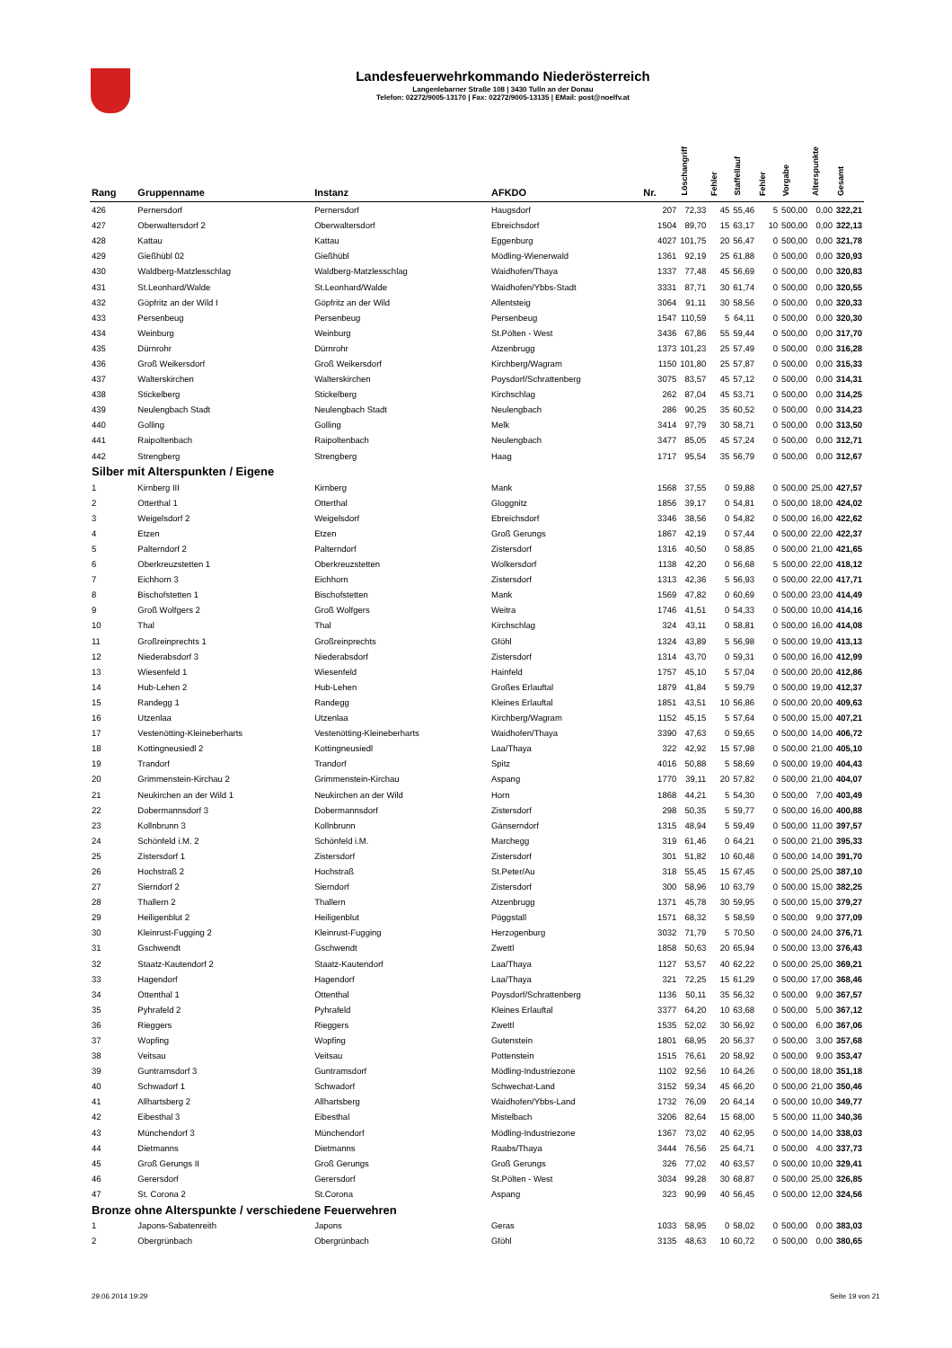Landesfeuerwehrkommando Niederösterreich
Langenlebarner Straße 108 | 3430 Tulln an der Donau
Telefon: 02272/9005-13170 | Fax: 02272/9005-13135 | EMail: post@noelfv.at
| Rang | Gruppenname | Instanz | AFKDO | Nr. | Löschangriff | Fehler | Staffellauf | Fehler | Vorgabe | Alterspunkte | Gesamt |
| --- | --- | --- | --- | --- | --- | --- | --- | --- | --- | --- | --- |
| 426 | Pernersdorf | Pernersdorf | Haugsdorf | 207 | 72,33 | 45 | 55,46 | 5 | 500,00 | 0,00 | 322,21 |
| 427 | Oberwaltersdorf 2 | Oberwaltersdorf | Ebreichsdorf | 1504 | 89,70 | 15 | 63,17 | 10 | 500,00 | 0,00 | 322,13 |
| 428 | Kattau | Kattau | Eggenburg | 4027 | 101,75 | 20 | 56,47 | 0 | 500,00 | 0,00 | 321,78 |
| 429 | Gießhübl 02 | Gießhübl | Mödling-Wienerwald | 1361 | 92,19 | 25 | 61,88 | 0 | 500,00 | 0,00 | 320,93 |
| 430 | Waldberg-Matzlesschlag | Waldberg-Matzlesschlag | Waidhofen/Thaya | 1337 | 77,48 | 45 | 56,69 | 0 | 500,00 | 0,00 | 320,83 |
| 431 | St.Leonhard/Walde | St.Leonhard/Walde | Waidhofen/Ybbs-Stadt | 3331 | 87,71 | 30 | 61,74 | 0 | 500,00 | 0,00 | 320,55 |
| 432 | Göpfritz an der Wild I | Göpfritz an der Wild | Allentsteig | 3064 | 91,11 | 30 | 58,56 | 0 | 500,00 | 0,00 | 320,33 |
| 433 | Persenbeug | Persenbeug | Persenbeug | 1547 | 110,59 | 5 | 64,11 | 0 | 500,00 | 0,00 | 320,30 |
| 434 | Weinburg | Weinburg | St.Pölten - West | 3436 | 67,86 | 55 | 59,44 | 0 | 500,00 | 0,00 | 317,70 |
| 435 | Dürnrohr | Dürnrohr | Atzenbrugg | 1373 | 101,23 | 25 | 57,49 | 0 | 500,00 | 0,00 | 316,28 |
| 436 | Groß Weikersdorf | Groß Weikersdorf | Kirchberg/Wagram | 1150 | 101,80 | 25 | 57,87 | 0 | 500,00 | 0,00 | 315,33 |
| 437 | Walterskirchen | Walterskirchen | Poysdorf/Schrattenberg | 3075 | 83,57 | 45 | 57,12 | 0 | 500,00 | 0,00 | 314,31 |
| 438 | Stickelberg | Stickelberg | Kirchschlag | 262 | 87,04 | 45 | 53,71 | 0 | 500,00 | 0,00 | 314,25 |
| 439 | Neulengbach Stadt | Neulengbach Stadt | Neulengbach | 286 | 90,25 | 35 | 60,52 | 0 | 500,00 | 0,00 | 314,23 |
| 440 | Golling | Golling | Melk | 3414 | 97,79 | 30 | 58,71 | 0 | 500,00 | 0,00 | 313,50 |
| 441 | Raipoltenbach | Raipoltenbach | Neulengbach | 3477 | 85,05 | 45 | 57,24 | 0 | 500,00 | 0,00 | 312,71 |
| 442 | Strengberg | Strengberg | Haag | 1717 | 95,54 | 35 | 56,79 | 0 | 500,00 | 0,00 | 312,67 |
| Silber mit Alterspunkten / Eigene | | | | | | | | | | | |
| 1 | Kirnberg III | Kirnberg | Mank | 1568 | 37,55 | 0 | 59,88 | 0 | 500,00 | 25,00 | 427,57 |
| 2 | Otterthal 1 | Otterthal | Gloggnitz | 1856 | 39,17 | 0 | 54,81 | 0 | 500,00 | 18,00 | 424,02 |
| 3 | Weigelsdorf 2 | Weigelsdorf | Ebreichsdorf | 3346 | 38,56 | 0 | 54,82 | 0 | 500,00 | 16,00 | 422,62 |
| 4 | Etzen | Etzen | Groß Gerungs | 1867 | 42,19 | 0 | 57,44 | 0 | 500,00 | 22,00 | 422,37 |
| 5 | Palterndorf 2 | Palterndorf | Zistersdorf | 1316 | 40,50 | 0 | 58,85 | 0 | 500,00 | 21,00 | 421,65 |
| 6 | Oberkreuzstetten 1 | Oberkreuzstetten | Wolkersdorf | 1138 | 42,20 | 0 | 56,68 | 5 | 500,00 | 22,00 | 418,12 |
| 7 | Eichhorn 3 | Eichhorn | Zistersdorf | 1313 | 42,36 | 5 | 56,93 | 0 | 500,00 | 22,00 | 417,71 |
| 8 | Bischofstetten 1 | Bischofstetten | Mank | 1569 | 47,82 | 0 | 60,69 | 0 | 500,00 | 23,00 | 414,49 |
| 9 | Groß Wolfgers 2 | Groß Wolfgers | Weitra | 1746 | 41,51 | 0 | 54,33 | 0 | 500,00 | 10,00 | 414,16 |
| 10 | Thal | Thal | Kirchschlag | 324 | 43,11 | 0 | 58,81 | 0 | 500,00 | 16,00 | 414,08 |
| 11 | Großreinprechts 1 | Großreinprechts | Gföhl | 1324 | 43,89 | 5 | 56,98 | 0 | 500,00 | 19,00 | 413,13 |
| 12 | Niederabsdorf 3 | Niederabsdorf | Zistersdorf | 1314 | 43,70 | 0 | 59,31 | 0 | 500,00 | 16,00 | 412,99 |
| 13 | Wiesenfeld 1 | Wiesenfeld | Hainfeld | 1757 | 45,10 | 5 | 57,04 | 0 | 500,00 | 20,00 | 412,86 |
| 14 | Hub-Lehen 2 | Hub-Lehen | Großes Erlauftal | 1879 | 41,84 | 5 | 59,79 | 0 | 500,00 | 19,00 | 412,37 |
| 15 | Randegg 1 | Randegg | Kleines Erlauftal | 1851 | 43,51 | 10 | 56,86 | 0 | 500,00 | 20,00 | 409,63 |
| 16 | Utzenlaa | Utzenlaa | Kirchberg/Wagram | 1152 | 45,15 | 5 | 57,64 | 0 | 500,00 | 15,00 | 407,21 |
| 17 | Vestenötting-Kleineberharts | Vestenötting-Kleineberharts | Waidhofen/Thaya | 3390 | 47,63 | 0 | 59,65 | 0 | 500,00 | 14,00 | 406,72 |
| 18 | Kottingneusiedl 2 | Kottingneusiedl | Laa/Thaya | 322 | 42,92 | 15 | 57,98 | 0 | 500,00 | 21,00 | 405,10 |
| 19 | Trandorf | Trandorf | Spitz | 4016 | 50,88 | 5 | 58,69 | 0 | 500,00 | 19,00 | 404,43 |
| 20 | Grimmenstein-Kirchau 2 | Grimmenstein-Kirchau | Aspang | 1770 | 39,11 | 20 | 57,82 | 0 | 500,00 | 21,00 | 404,07 |
| 21 | Neukirchen an der Wild 1 | Neukirchen an der Wild | Horn | 1868 | 44,21 | 5 | 54,30 | 0 | 500,00 | 7,00 | 403,49 |
| 22 | Dobermannsdorf 3 | Dobermannsdorf | Zistersdorf | 298 | 50,35 | 5 | 59,77 | 0 | 500,00 | 16,00 | 400,88 |
| 23 | Kollnbrunn 3 | Kollnbrunn | Gänserndorf | 1315 | 48,94 | 5 | 59,49 | 0 | 500,00 | 11,00 | 397,57 |
| 24 | Schönfeld i.M. 2 | Schönfeld i.M. | Marchegg | 319 | 61,46 | 0 | 64,21 | 0 | 500,00 | 21,00 | 395,33 |
| 25 | Zistersdorf 1 | Zistersdorf | Zistersdorf | 301 | 51,82 | 10 | 60,48 | 0 | 500,00 | 14,00 | 391,70 |
| 26 | Hochstraß 2 | Hochstraß | St.Peter/Au | 318 | 55,45 | 15 | 67,45 | 0 | 500,00 | 25,00 | 387,10 |
| 27 | Sierndorf 2 | Sierndorf | Zistersdorf | 300 | 58,96 | 10 | 63,79 | 0 | 500,00 | 15,00 | 382,25 |
| 28 | Thallern 2 | Thallern | Atzenbrugg | 1371 | 45,78 | 30 | 59,95 | 0 | 500,00 | 15,00 | 379,27 |
| 29 | Heiligenblut 2 | Heiligenblut | Pöggstall | 1571 | 68,32 | 5 | 58,59 | 0 | 500,00 | 9,00 | 377,09 |
| 30 | Kleinrust-Fugging 2 | Kleinrust-Fugging | Herzogenburg | 3032 | 71,79 | 5 | 70,50 | 0 | 500,00 | 24,00 | 376,71 |
| 31 | Gschwendt | Gschwendt | Zwettl | 1858 | 50,63 | 20 | 65,94 | 0 | 500,00 | 13,00 | 376,43 |
| 32 | Staatz-Kautendorf 2 | Staatz-Kautendorf | Laa/Thaya | 1127 | 53,57 | 40 | 62,22 | 0 | 500,00 | 25,00 | 369,21 |
| 33 | Hagendorf | Hagendorf | Laa/Thaya | 321 | 72,25 | 15 | 61,29 | 0 | 500,00 | 17,00 | 368,46 |
| 34 | Ottenthal 1 | Ottenthal | Poysdorf/Schrattenberg | 1136 | 50,11 | 35 | 56,32 | 0 | 500,00 | 9,00 | 367,57 |
| 35 | Pyhrafeld 2 | Pyhrafeld | Kleines Erlauftal | 3377 | 64,20 | 10 | 63,68 | 0 | 500,00 | 5,00 | 367,12 |
| 36 | Rieggers | Rieggers | Zwettl | 1535 | 52,02 | 30 | 56,92 | 0 | 500,00 | 6,00 | 367,06 |
| 37 | Wopfing | Wopfing | Gutenstein | 1801 | 68,95 | 20 | 56,37 | 0 | 500,00 | 3,00 | 357,68 |
| 38 | Veitsau | Veitsau | Pottenstein | 1515 | 76,61 | 20 | 58,92 | 0 | 500,00 | 9,00 | 353,47 |
| 39 | Guntramsdorf 3 | Guntramsdorf | Mödling-Industriezone | 1102 | 92,56 | 10 | 64,26 | 0 | 500,00 | 18,00 | 351,18 |
| 40 | Schwadorf 1 | Schwadorf | Schwechat-Land | 3152 | 59,34 | 45 | 66,20 | 0 | 500,00 | 21,00 | 350,46 |
| 41 | Allhartsberg 2 | Allhartsberg | Waidhofen/Ybbs-Land | 1732 | 76,09 | 20 | 64,14 | 0 | 500,00 | 10,00 | 349,77 |
| 42 | Eibesthal 3 | Eibesthal | Mistelbach | 3206 | 82,64 | 15 | 68,00 | 5 | 500,00 | 11,00 | 340,36 |
| 43 | Münchendorf 3 | Münchendorf | Mödling-Industriezone | 1367 | 73,02 | 40 | 62,95 | 0 | 500,00 | 14,00 | 338,03 |
| 44 | Dietmanns | Dietmanns | Raabs/Thaya | 3444 | 76,56 | 25 | 64,71 | 0 | 500,00 | 4,00 | 337,73 |
| 45 | Groß Gerungs II | Groß Gerungs | Groß Gerungs | 326 | 77,02 | 40 | 63,57 | 0 | 500,00 | 10,00 | 329,41 |
| 46 | Gerersdorf | Gerersdorf | St.Pölten - West | 3034 | 99,28 | 30 | 68,87 | 0 | 500,00 | 25,00 | 326,85 |
| 47 | St. Corona 2 | St.Corona | Aspang | 323 | 90,99 | 40 | 56,45 | 0 | 500,00 | 12,00 | 324,56 |
| Bronze ohne Alterspunkte / verschiedene Feuerwehren | | | | | | | | | | | |
| 1 | Japons-Sabatenreith | Japons | Geras | 1033 | 58,95 | 0 | 58,02 | 0 | 500,00 | 0,00 | 383,03 |
| 2 | Obergrünbach | Obergrünbach | Gföhl | 3135 | 48,63 | 10 | 60,72 | 0 | 500,00 | 0,00 | 380,65 |
29.06.2014 19:29 Seite 19 von 21